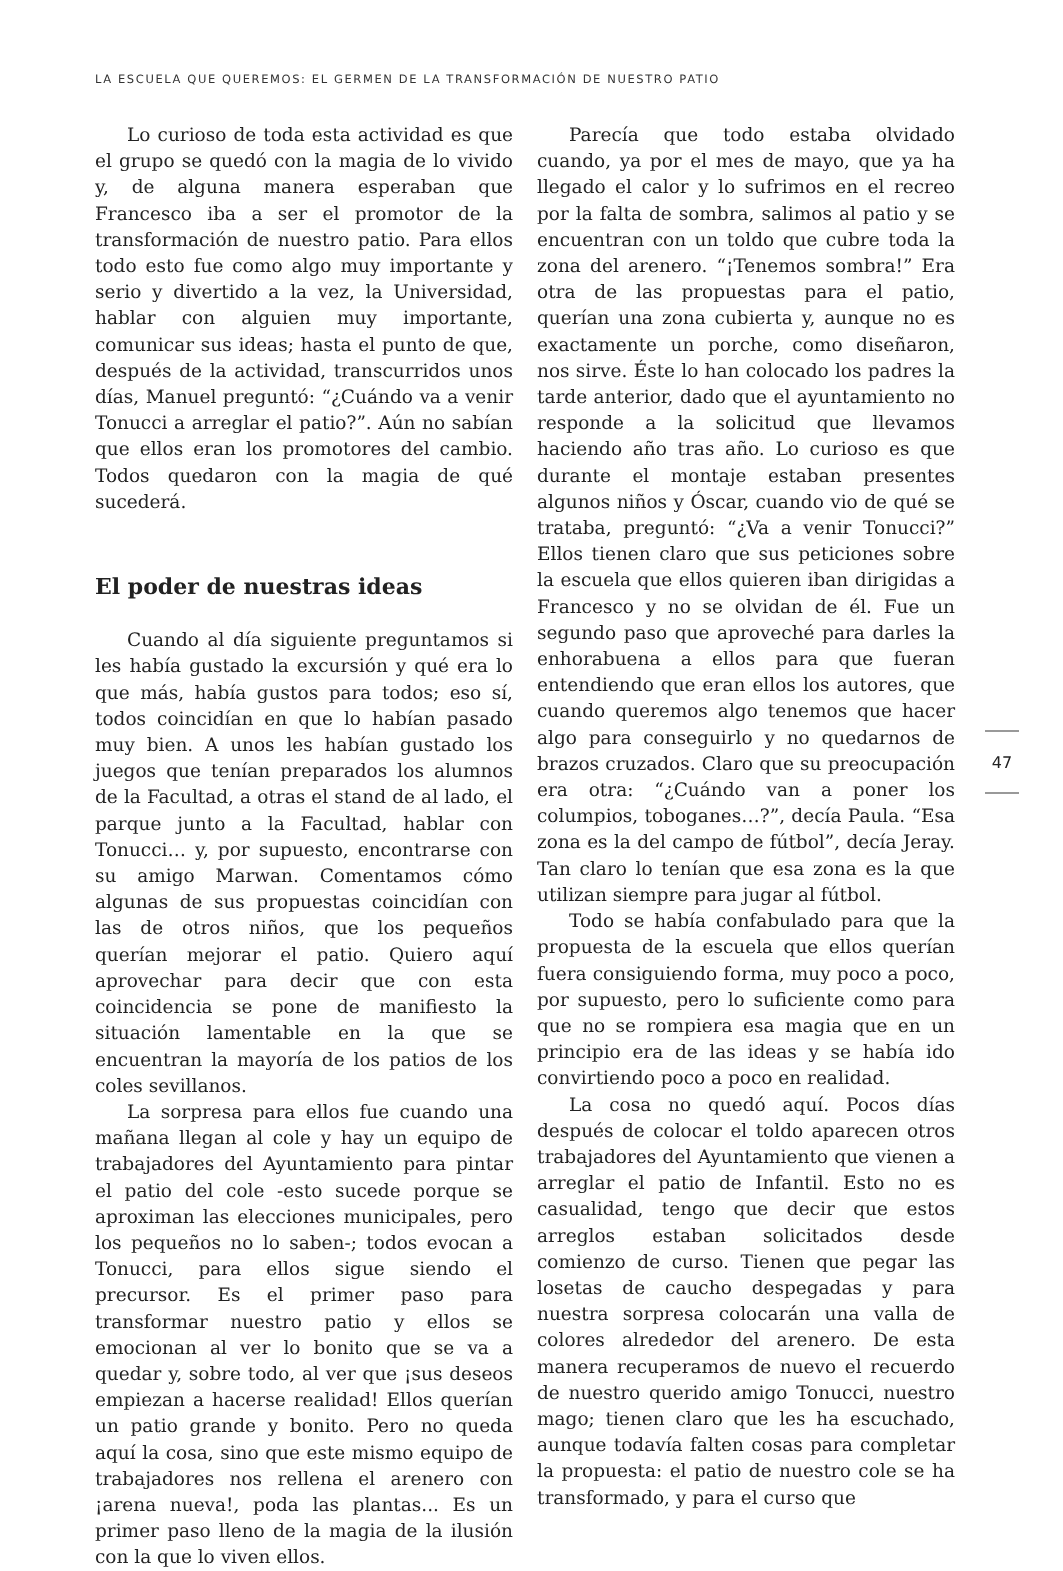LA ESCUELA QUE QUEREMOS: EL GERMEN DE LA TRANSFORMACIÓN DE NUESTRO PATIO
Lo curioso de toda esta actividad es que el grupo se quedó con la magia de lo vivido y, de alguna manera esperaban que Francesco iba a ser el promotor de la transformación de nuestro patio. Para ellos todo esto fue como algo muy importante y serio y divertido a la vez, la Universidad, hablar con alguien muy importante, comunicar sus ideas; hasta el punto de que, después de la actividad, transcurridos unos días, Manuel preguntó: “¿Cuándo va a venir Tonucci a arreglar el patio?”. Aún no sabían que ellos eran los promotores del cambio. Todos quedaron con la magia de qué sucederá.
El poder de nuestras ideas
Cuando al día siguiente preguntamos si les había gustado la excursión y qué era lo que más, había gustos para todos; eso sí, todos coincidían en que lo habían pasado muy bien. A unos les habían gustado los juegos que tenían preparados los alumnos de la Facultad, a otras el stand de al lado, el parque junto a la Facultad, hablar con Tonucci… y, por supuesto, encontrarse con su amigo Marwan. Comentamos cómo algunas de sus propuestas coincidían con las de otros niños, que los pequeños querían mejorar el patio. Quiero aquí aprovechar para decir que con esta coincidencia se pone de manifiesto la situación lamentable en la que se encuentran la mayoría de los patios de los coles sevillanos.
La sorpresa para ellos fue cuando una mañana llegan al cole y hay un equipo de trabajadores del Ayuntamiento para pintar el patio del cole -esto sucede porque se aproximan las elecciones municipales, pero los pequeños no lo saben-; todos evocan a Tonucci, para ellos sigue siendo el precursor. Es el primer paso para transformar nuestro patio y ellos se emocionan al ver lo bonito que se va a quedar y, sobre todo, al ver que ¡sus deseos empiezan a hacerse realidad! Ellos querían un patio grande y bonito. Pero no queda aquí la cosa, sino que este mismo equipo de trabajadores nos rellena el arenero con ¡arena nueva!, poda las plantas... Es un primer paso lleno de la magia de la ilusión con la que lo viven ellos.
Parecía que todo estaba olvidado cuando, ya por el mes de mayo, que ya ha llegado el calor y lo sufrimos en el recreo por la falta de sombra, salimos al patio y se encuentran con un toldo que cubre toda la zona del arenero. “¡Tenemos sombra!” Era otra de las propuestas para el patio, querían una zona cubierta y, aunque no es exactamente un porche, como diseñaron, nos sirve. Éste lo han colocado los padres la tarde anterior, dado que el ayuntamiento no responde a la solicitud que llevamos haciendo año tras año. Lo curioso es que durante el montaje estaban presentes algunos niños y Óscar, cuando vio de qué se trataba, preguntó: “¿Va a venir Tonucci?” Ellos tienen claro que sus peticiones sobre la escuela que ellos quieren iban dirigidas a Francesco y no se olvidan de él. Fue un segundo paso que aproveché para darles la enhorabuena a ellos para que fueran entendiendo que eran ellos los autores, que cuando queremos algo tenemos que hacer algo para conseguirlo y no quedarnos de brazos cruzados. Claro que su preocupación era otra: “¿Cuándo van a poner los columpios, toboganes…?”, decía Paula. “Esa zona es la del campo de fútbol”, decía Jeray. Tan claro lo tenían que esa zona es la que utilizan siempre para jugar al fútbol.
Todo se había confabulado para que la propuesta de la escuela que ellos querían fuera consiguiendo forma, muy poco a poco, por supuesto, pero lo suficiente como para que no se rompiera esa magia que en un principio era de las ideas y se había ido convirtiendo poco a poco en realidad.
La cosa no quedó aquí. Pocos días después de colocar el toldo aparecen otros trabajadores del Ayuntamiento que vienen a arreglar el patio de Infantil. Esto no es casualidad, tengo que decir que estos arreglos estaban solicitados desde comienzo de curso. Tienen que pegar las losetas de caucho despegadas y para nuestra sorpresa colocarán una valla de colores alrededor del arenero. De esta manera recuperamos de nuevo el recuerdo de nuestro querido amigo Tonucci, nuestro mago; tienen claro que les ha escuchado, aunque todavía falten cosas para completar la propuesta: el patio de nuestro cole se ha transformado, y para el curso que
47